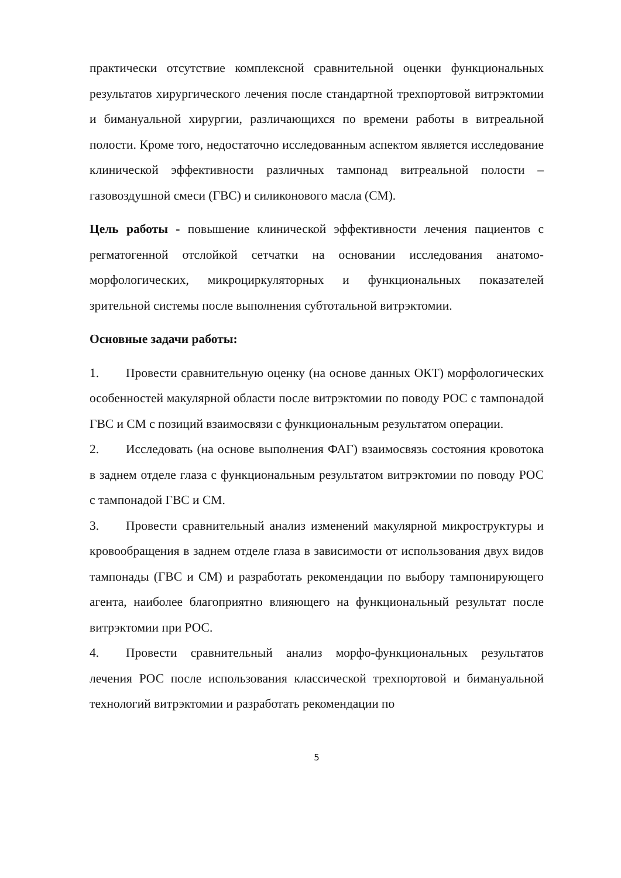практически отсутствие комплексной сравнительной оценки функциональных результатов хирургического лечения после стандартной трехпортовой витрэктомии и бимануальной хирургии, различающихся по времени работы в витреальной полости. Кроме того, недостаточно исследованным аспектом является исследование клинической эффективности различных тампонад витреальной полости – газовоздушной смеси (ГВС) и силиконового масла (СМ).
Цель работы - повышение клинической эффективности лечения пациентов с регматогенной отслойкой сетчатки на основании исследования анатомо-морфологических, микроциркуляторных и функциональных показателей зрительной системы после выполнения субтотальной витрэктомии.
Основные задачи работы:
1. Провести сравнительную оценку (на основе данных ОКТ) морфологических особенностей макулярной области после витрэктомии по поводу РОС с тампонадой ГВС и СМ с позиций взаимосвязи с функциональным результатом операции.
2. Исследовать (на основе выполнения ФАГ) взаимосвязь состояния кровотока в заднем отделе глаза с функциональным результатом витрэктомии по поводу РОС с тампонадой ГВС и СМ.
3. Провести сравнительный анализ изменений макулярной микроструктуры и кровообращения в заднем отделе глаза в зависимости от использования двух видов тампонады (ГВС и СМ) и разработать рекомендации по выбору тампонирующего агента, наиболее благоприятно влияющего на функциональный результат после витрэктомии при РОС.
4. Провести сравнительный анализ морфо-функциональных результатов лечения РОС после использования классической трехпортовой и бимануальной технологий витрэктомии и разработать рекомендации по
5